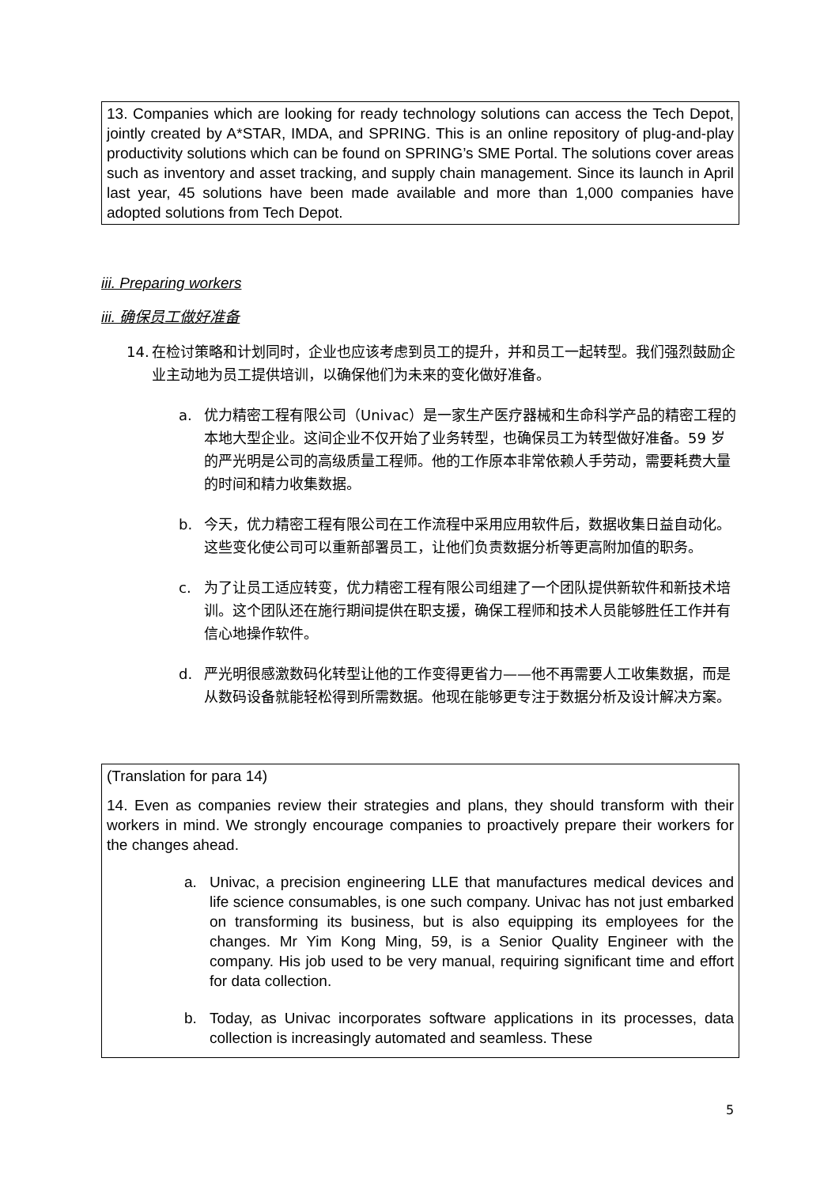13. Companies which are looking for ready technology solutions can access the Tech Depot, jointly created by A*STAR, IMDA, and SPRING. This is an online repository of plug-and-play productivity solutions which can be found on SPRING’s SME Portal. The solutions cover areas such as inventory and asset tracking, and supply chain management. Since its launch in April last year, 45 solutions have been made available and more than 1,000 companies have adopted solutions from Tech Depot.
iii. Preparing workers
iii. 确保员工做好准备
14. 在检讨策略和计划同时，企业也应该考虑到员工的提升，并和员工一起转型。我们强烈鼓励企业主动地为员工提供培训，以确保他们为未来的变化做好准备。
a. 优力精密工程有限公司（Univac）是一家生产医疗器械和生命科学产品的精密工程的本地大型企业。这间企业不仅开始了业务转型，也确保员工为转型做好准备。59 岁的严光明是公司的高级质量工程师。他的工作原本非常依赖人手劳动，需要耗费大量的时间和精力收集数据。
b. 今天，优力精密工程有限公司在工作流程中采用应用软件后，数据收集日益自动化。这些变化使公司可以重新部署员工，让他们负责数据分析等更高附加值的职务。
c. 为了让员工适应转变，优力精密工程有限公司组建了一个团队提供新软件和新技术培训。这个团队还在施行期间提供在职支援，确保工程师和技术人员能够胜任工作并有信心地操作软件。
d. 严光明很感激数码化转型让他的工作变得更省力——他不再需要人工收集数据，而是从数码设备就能轻松得到所需数据。他现在能够更专注于数据分析及设计解决方案。
(Translation for para 14)
14. Even as companies review their strategies and plans, they should transform with their workers in mind. We strongly encourage companies to proactively prepare their workers for the changes ahead.
a. Univac, a precision engineering LLE that manufactures medical devices and life science consumables, is one such company. Univac has not just embarked on transforming its business, but is also equipping its employees for the changes. Mr Yim Kong Ming, 59, is a Senior Quality Engineer with the company. His job used to be very manual, requiring significant time and effort for data collection.
b. Today, as Univac incorporates software applications in its processes, data collection is increasingly automated and seamless. These
5